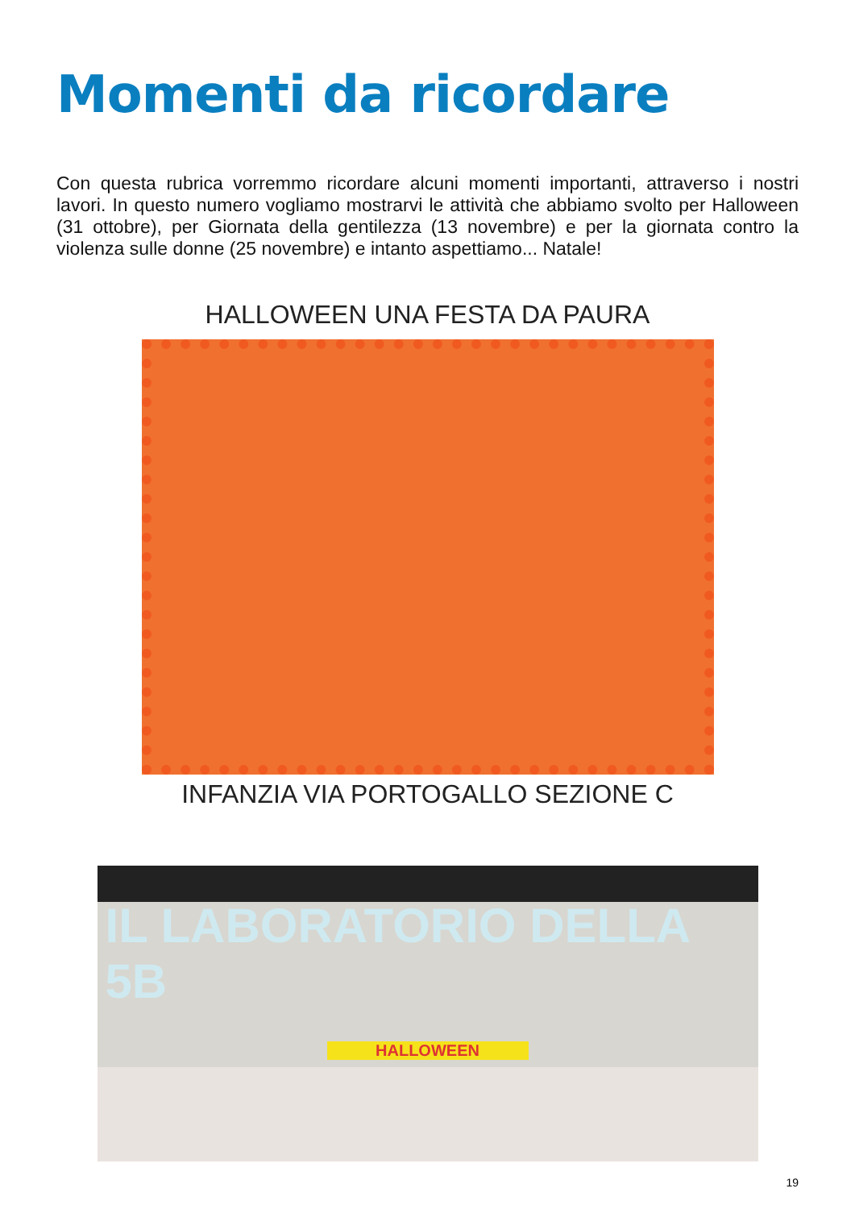Momenti da ricordare
Con questa rubrica vorremmo ricordare alcuni momenti importanti, attraverso i nostri lavori. In questo numero vogliamo mostrarvi le attività che abbiamo svolto per Halloween (31 ottobre), per Giornata della gentilezza (13 novembre) e per la giornata contro la violenza sulle donne (25 novembre) e intanto aspettiamo... Natale!
HALLOWEEN UNA FESTA DA PAURA
INFANZIA VIA PORTOGALLO SEZIONE C
IL LABORATORIO DELLA 5B
HALLOWEEN
19